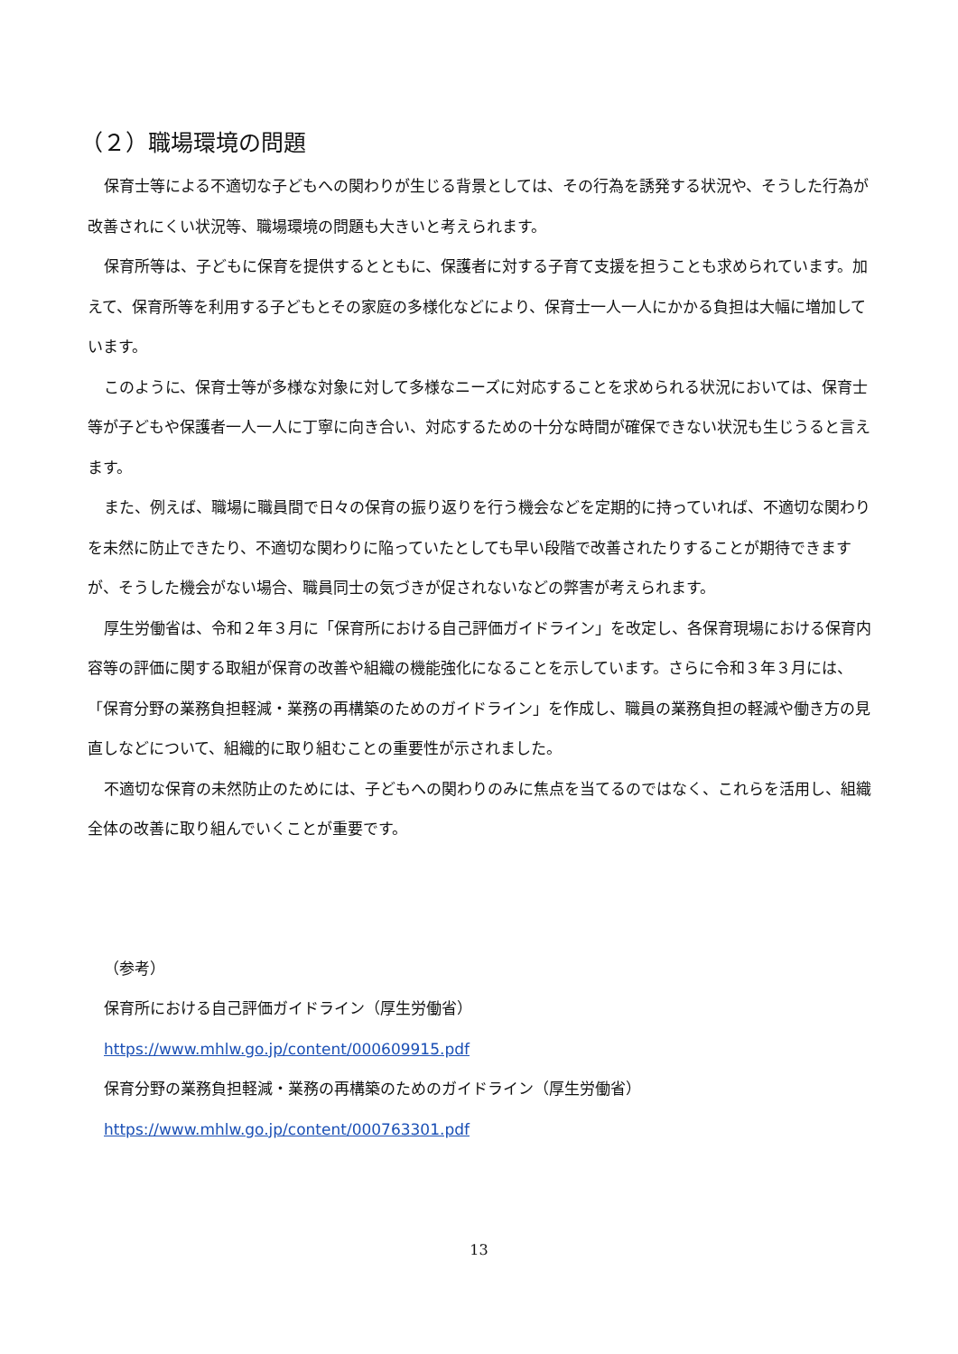（２）職場環境の問題
保育士等による不適切な子どもへの関わりが生じる背景としては、その行為を誘発する状況や、そうした行為が改善されにくい状況等、職場環境の問題も大きいと考えられます。
保育所等は、子どもに保育を提供するとともに、保護者に対する子育て支援を担うことも求められています。加えて、保育所等を利用する子どもとその家庭の多様化などにより、保育士一人一人にかかる負担は大幅に増加しています。
このように、保育士等が多様な対象に対して多様なニーズに対応することを求められる状況においては、保育士等が子どもや保護者一人一人に丁寧に向き合い、対応するための十分な時間が確保できない状況も生じうると言えます。
また、例えば、職場に職員間で日々の保育の振り返りを行う機会などを定期的に持っていれば、不適切な関わりを未然に防止できたり、不適切な関わりに陥っていたとしても早い段階で改善されたりすることが期待できますが、そうした機会がない場合、職員同士の気づきが促されないなどの弊害が考えられます。
厚生労働省は、令和２年３月に「保育所における自己評価ガイドライン」を改定し、各保育現場における保育内容等の評価に関する取組が保育の改善や組織の機能強化になることを示しています。さらに令和３年３月には、「保育分野の業務負担軽減・業務の再構築のためのガイドライン」を作成し、職員の業務負担の軽減や働き方の見直しなどについて、組織的に取り組むことの重要性が示されました。
不適切な保育の未然防止のためには、子どもへの関わりのみに焦点を当てるのではなく、これらを活用し、組織全体の改善に取り組んでいくことが重要です。
（参考）
保育所における自己評価ガイドライン（厚生労働省）
https://www.mhlw.go.jp/content/000609915.pdf
保育分野の業務負担軽減・業務の再構築のためのガイドライン（厚生労働省）
https://www.mhlw.go.jp/content/000763301.pdf
13